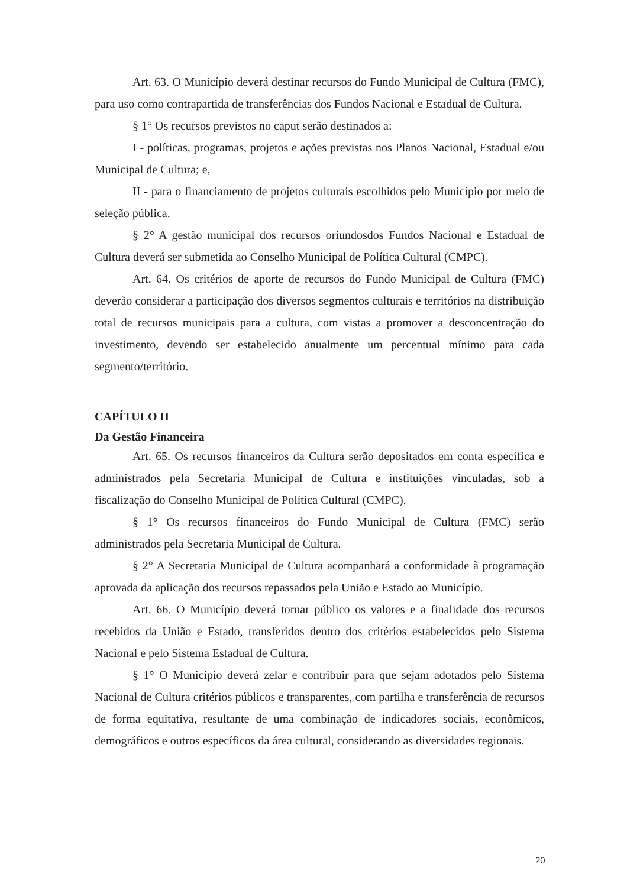Art. 63. O Município deverá destinar recursos do Fundo Municipal de Cultura (FMC), para uso como contrapartida de transferências dos Fundos Nacional e Estadual de Cultura.
§ 1° Os recursos previstos no caput serão destinados a:
I - políticas, programas, projetos e ações previstas nos Planos Nacional, Estadual e/ou Municipal de Cultura; e,
II - para o financiamento de projetos culturais escolhidos pelo Município por meio de seleção pública.
§ 2° A gestão municipal dos recursos oriundosdos Fundos Nacional e Estadual de Cultura deverá ser submetida ao Conselho Municipal de Política Cultural (CMPC).
Art. 64. Os critérios de aporte de recursos do Fundo Municipal de Cultura (FMC) deverão considerar a participação dos diversos segmentos culturais e territórios na distribuição total de recursos municipais para a cultura, com vistas a promover a desconcentração do investimento, devendo ser estabelecido anualmente um percentual mínimo para cada segmento/território.
CAPÍTULO II
Da Gestão Financeira
Art. 65. Os recursos financeiros da Cultura serão depositados em conta específica e administrados pela Secretaria Municipal de Cultura e instituições vinculadas, sob a fiscalização do Conselho Municipal de Política Cultural (CMPC).
§ 1° Os recursos financeiros do Fundo Municipal de Cultura (FMC) serão administrados pela Secretaria Municipal de Cultura.
§ 2° A Secretaria Municipal de Cultura acompanhará a conformidade à programação aprovada da aplicação dos recursos repassados pela União e Estado ao Município.
Art. 66. O Município deverá tornar público os valores e a finalidade dos recursos recebidos da União e Estado, transferidos dentro dos critérios estabelecidos pelo Sistema Nacional e pelo Sistema Estadual de Cultura.
§ 1° O Município deverá zelar e contribuir para que sejam adotados pelo Sistema Nacional de Cultura critérios públicos e transparentes, com partilha e transferência de recursos de forma equitativa, resultante de uma combinação de indicadores sociais, econômicos, demográficos e outros específicos da área cultural, considerando as diversidades regionais.
20